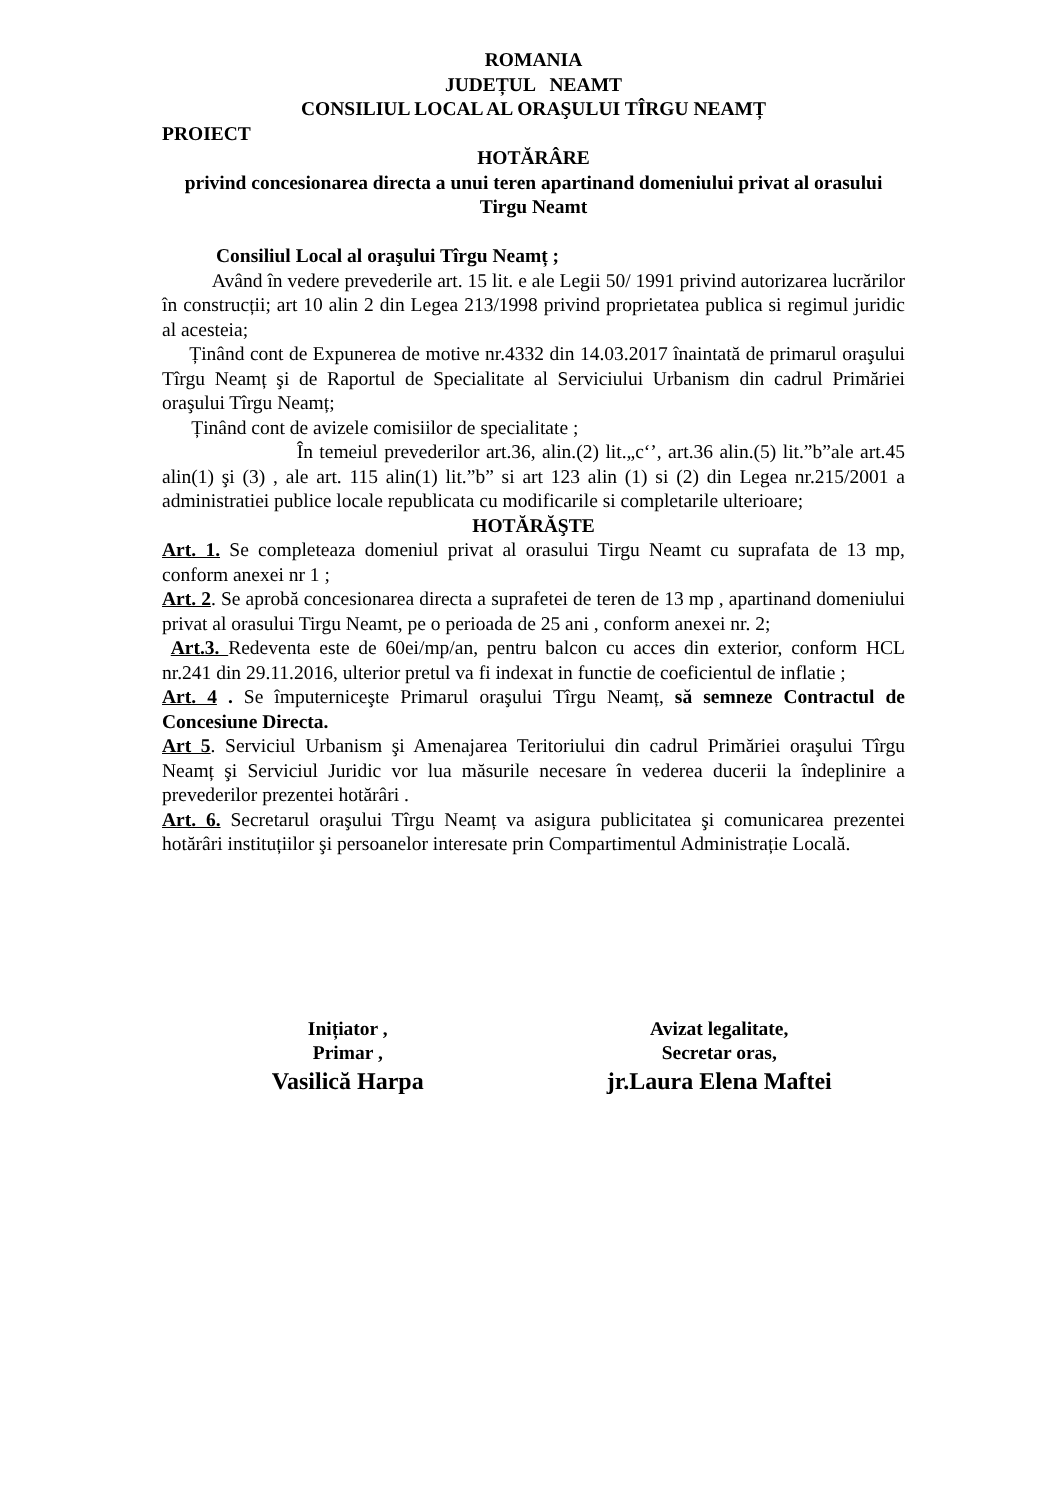ROMANIA
JUDEȚUL NEAMT
CONSILIUL LOCAL AL ORAŞULUI TÎRGU NEAMȚ
PROIECT
HOTĂRÂRE
privind concesionarea directa a unui teren apartinand domeniului privat al orasului Tirgu Neamt
Consiliul Local al oraşului Tîrgu Neamț ;
Având în vedere prevederile art. 15 lit. e ale Legii 50/ 1991 privind autorizarea lucrărilor în construcții; art 10 alin 2 din Legea 213/1998 privind proprietatea publica si regimul juridic al acesteia;
Ținând cont de Expunerea de motive nr.4332 din 14.03.2017 înaintată de primarul oraşului Tîrgu Neamț şi de Raportul de Specialitate al Serviciului Urbanism din cadrul Primăriei oraşului Tîrgu Neamț;
Ținând cont de avizele comisiilor de specialitate ;
În temeiul prevederilor art.36, alin.(2) lit.„c‘’, art.36 alin.(5) lit.”b”ale art.45 alin(1) şi (3) , ale art. 115 alin(1) lit.”b” si art 123 alin (1) si (2) din Legea nr.215/2001 a administratiei publice locale republicata cu modificarile si completarile ulterioare;
HOTĂRĂŞTE
Art. 1. Se completeaza domeniul privat al orasului Tirgu Neamt cu suprafata de 13 mp, conform anexei nr 1 ;
Art. 2. Se aprobă concesionarea directa a suprafetei de teren de 13 mp , apartinand domeniului privat al orasului Tirgu Neamt, pe o perioada de 25 ani , conform anexei nr. 2;
Art.3. Redeventa este de 60ei/mp/an, pentru balcon cu acces din exterior, conform HCL nr.241 din 29.11.2016, ulterior pretul va fi indexat in functie de coeficientul de inflatie ;
Art. 4 . Se împuterniceşte Primarul oraşului Tîrgu Neamț, să semneze Contractul de Concesiune Directa.
Art 5. Serviciul Urbanism şi Amenajarea Teritoriului din cadrul Primăriei oraşului Tîrgu Neamț şi Serviciul Juridic vor lua măsurile necesare în vederea ducerii la îndeplinire a prevederilor prezentei hotărâri .
Art. 6. Secretarul oraşului Tîrgu Neamț va asigura publicitatea şi comunicarea prezentei hotărâri instituțiilor şi persoanelor interesate prin Compartimentul Administrație Locală.
Inițiator ,
Primar ,
Vasilică Harpa
Avizat legalitate,
Secretar oras,
jr.Laura Elena Maftei